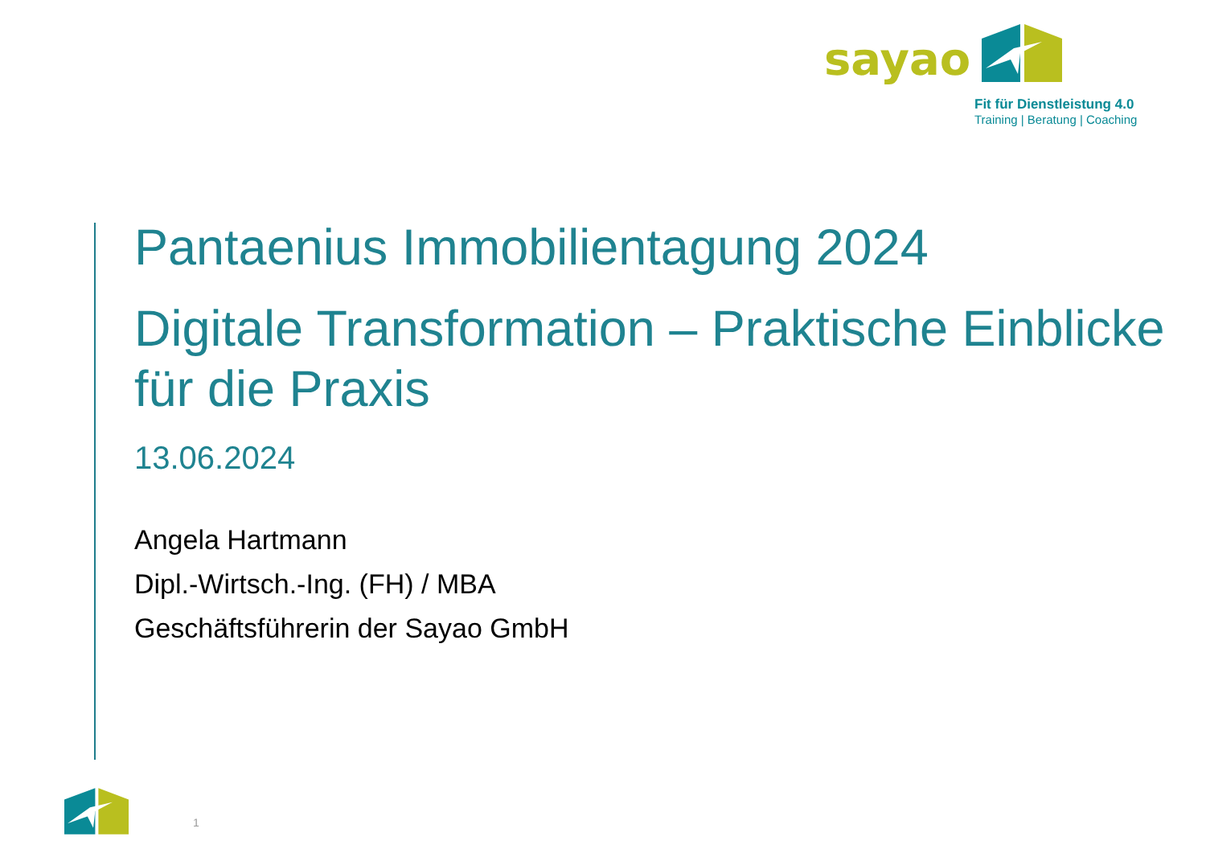sayao
Fit für Dienstleistung 4.0
Training | Beratung | Coaching
Pantaenius Immobilientagung 2024
Digitale Transformation – Praktische Einblicke für die Praxis
13.06.2024
Angela Hartmann
Dipl.-Wirtsch.-Ing. (FH) / MBA
Geschäftsführerin der Sayao GmbH
1